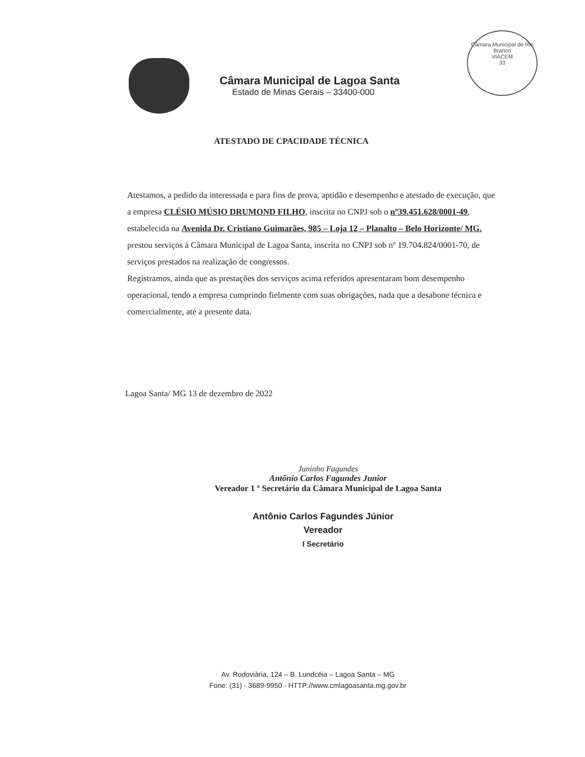Câmara Municipal de Lagoa Santa
Estado de Minas Gerais – 33400-000
Câmara Municipal de Rio Branco
VIACEM
33
ATESTADO DE CPACIDADE TÉCNICA
Atestamos, a pedido da interessada e para fins de prova, aptidão e desempenho e atestado de execução, que a empresa CLÉSIO MÚSIO DRUMOND FILHO, inscrita no CNPJ sob o nº39.451.628/0001-49, estabelecida na Avenida Dr. Cristiano Guimarães, 985 – Loja 12 – Planalto – Belo Horizonte/ MG. prestou serviços à Câmara Municipal de Lagoa Santa, inscrita no CNPJ sob nº 19.704.824/0001-70, de serviços prestados na realização de congressos.
Registramos, ainda que as prestações dos serviços acima referidos apresentaram bom desempenho operacional, tendo a empresa cumprindo fielmente com suas obrigações, nada que a desabone técnica e comercialmente, até a presente data.
Lagoa Santa/ MG 13 de dezembro de 2022
Juninho Fagundes
Antônio Carlos Fagundes Junior
Vereador 1 º Secretário da Câmara Municipal de Lagoa Santa
Antônio Carlos Fagundes Júnior
Vereador
I Secretário
Av. Rodoviária, 124 – B. Lundcéia – Lagoa Santa – MG
Fone: (31) - 3689-9950 - HTTP://www.cmlagoasanta.mg.gov.br